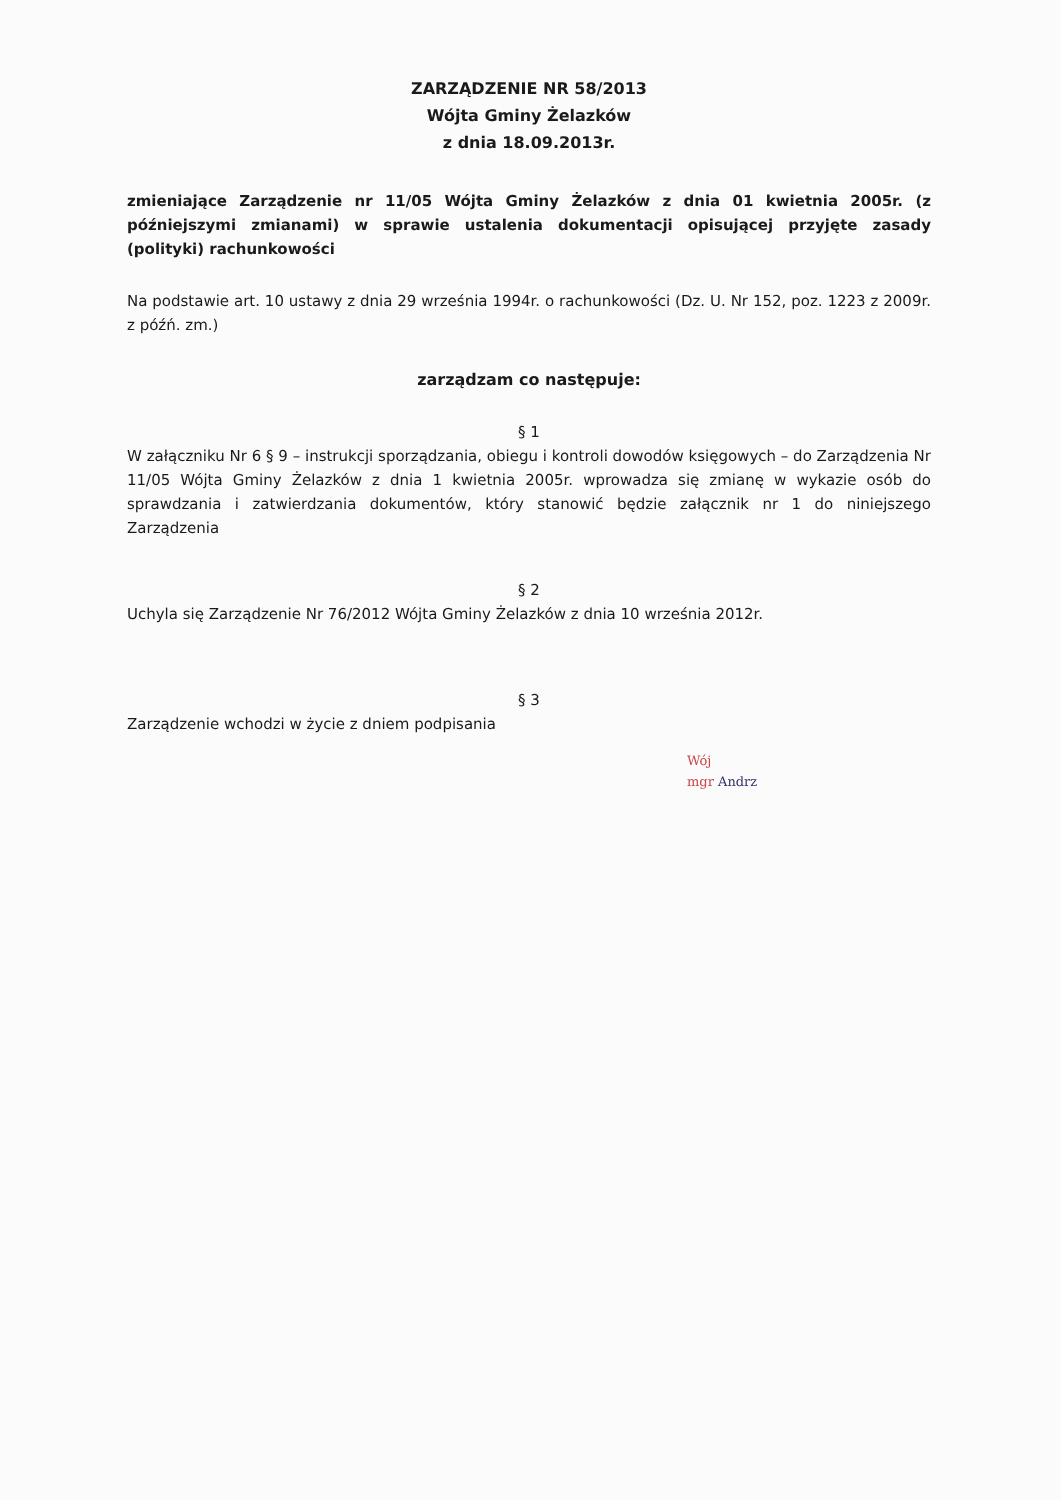ZARZĄDZENIE NR 58/2013
Wójta Gminy Żelazków
z dnia 18.09.2013r.
zmieniające Zarządzenie nr 11/05 Wójta Gminy Żelazków z dnia 01 kwietnia 2005r. (z późniejszymi zmianami) w sprawie ustalenia dokumentacji opisującej przyjęte zasady (polityki) rachunkowości
Na podstawie art. 10 ustawy z dnia 29 września 1994r. o rachunkowości (Dz. U. Nr 152, poz. 1223 z 2009r. z późń. zm.)
zarządzam co następuje:
§ 1
W załączniku Nr 6 § 9 – instrukcji sporządzania, obiegu i kontroli dowodów księgowych – do Zarządzenia Nr 11/05 Wójta Gminy Żelazków z dnia 1 kwietnia 2005r. wprowadza się zmianę w wykazie osób do sprawdzania i zatwierdzania dokumentów, który stanowić będzie załącznik nr 1 do niniejszego Zarządzenia
§ 2
Uchyla się Zarządzenie Nr 76/2012 Wójta Gminy Żelazków z dnia 10 września 2012r.
§ 3
Zarządzenie wchodzi w życie z dniem podpisania
Wój
mgr Andrz